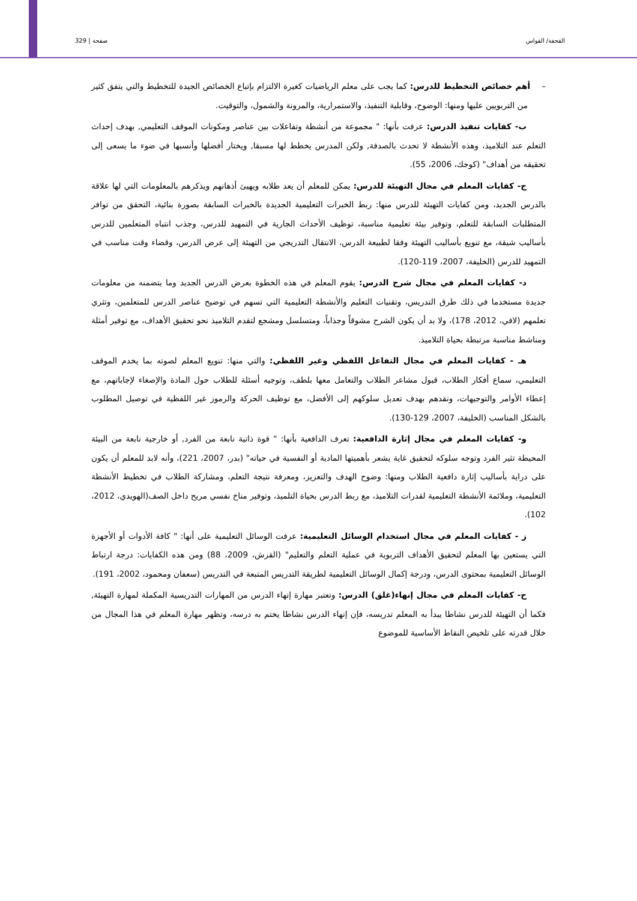القحفة/ القواس صفحة | 329
– أهم خصائص التخطيط للدرس: كما يجب على معلم الرياضيات كغيرة الالتزام بإتباع الخصائص الجيدة للتخطيط والتي يتفق كثير من التربويين عليها ومنها: الوضوح، وقابلية التنفيذ، والاستمرارية، والمرونة والشمول، والتوقيت.
ب- كفايات تنفيذ الدرس: عرفت بأنها: " مجموعة من أنشطة وتفاعلات بين عناصر ومكونات الموقف التعليمي, بهدف إحداث التعلم عند التلاميذ، وهذه الأنشطة لا تحدث بالصدفة, ولكن المدرس يخطط لها مسبقا, ويختار أفضلها وأنسبها في ضوء ما يسعى إلى تحقيقه من أهداف" (كوجك، 2006، 55).
ج- كفايات المعلم في مجال التهيئة للدرس: يمكن للمعلم أن يعد طلابه ويهيئ أذهانهم ويذكرهم بالمعلومات التي لها علاقة بالدرس الجديد، ومن كفايات التهيئة للدرس منها: ربط الخبرات التعليمية الجديدة بالخبرات السابقة بصورة بنائية، التحقق من توافر المتطلبات السابقة للتعلم، وتوفير بيئة تعليمية مناسبة، توظيف الأحداث الجارية في التمهيد للدرس، وجذب انتباه المتعلمين للدرس بأساليب شيقة، مع تنويع بأساليب التهيئة وفقا لطبيعة الدرس، الانتقال التدريجي من التهيئة إلى عرض الدرس، وقضاء وقت مناسب في التمهيد للدرس (الخليفة، 2007، 119-120).
د- كفايات المعلم في مجال شرح الدرس: يقوم المعلم في هذه الخطوة بعرض الدرس الجديد وما يتضمنه من معلومات جديدة مستخدما في ذلك طرق التدريس، وتقنيات التعليم والأنشطة التعليمية التي تسهم في توضيح عناصر الدرس للمتعلمين، وتثري تعلمهم (لافي، 2012، 178)، ولا بد أن يكون الشرح مشوقاً وجذاباً، ومتسلسل ومشجع لتقدم التلاميذ نحو تحقيق الأهداف، مع توفير أمثلة ومناشط مناسبة مرتبطة بحياة التلاميذ.
هـ - كفايات المعلم في مجال التفاعل اللفظي وغير اللفظي: والتي منها: تنويع المعلم لصوته بما يخدم الموقف التعليمي، سماع أفكار الطلاب، قبول مشاعر الطلاب والتعامل معها بلطف، وتوجيه أسئلة للطلاب حول المادة والإصغاء لإجاباتهم، مع إعطاء الأوامر والتوجيهات، ونقدهم بهدف تعديل سلوكهم إلى الأفضل، مع توظيف الحركة والرموز غير اللفظية في توصيل المطلوب بالشكل المناسب (الخليفة، 2007، 129-130).
و- كفايات المعلم في مجال إثارة الدافعية: تعرف الدافعية بأنها: " قوة ذاتية نابعة من الفرد, أو خارجية نابعة من البيئة المحيطة تثير الفرد وتوجه سلوكه لتحقيق غاية يشعر بأهميتها المادية أو النفسية في حياته" (بدر، 2007، 221)، وأنه لابد للمعلم أن يكون على دراية بأساليب إثارة دافعية الطلاب ومنها: وضوح الهدف والتعزيز، ومعرفة نتيجة التعلم، ومشاركة الطلاب في تخطيط الأنشطة التعليمية، وملائمة الأنشطة التعليمية لقدرات التلاميذ، مع ربط الدرس بحياة التلميذ، وتوفير مناخ نفسي مريح داخل الصف(الهويدي، 2012، 102).
ز - كفايات المعلم في مجال استخدام الوسائل التعليمية: عرفت الوسائل التعليمية على أنها: " كافة الأدوات أو الأجهزة التي يستعين بها المعلم لتحقيق الأهداف التربوية في عملية التعلم والتعليم" (القرش، 2009، 88) ومن هذه الكفايات: درجة ارتباط الوسائل التعليمية بمحتوى الدرس، ودرجة إكمال الوسائل التعليمية لطريقة التدريس المتبعة في التدريس (سعفان ومحمود، 2002، 191).
ح- كفايات المعلم في مجال إنهاء(غلق) الدرس: وتعتبر مهارة إنهاء الدرس من المهارات التدريسية المكملة لمهارة التهيئة, فكما أن التهيئة للدرس نشاطا يبدأ به المعلم تدريسه، فإن إنهاء الدرس نشاطا يختم به درسه، وتظهر مهارة المعلم في هذا المجال من خلال قدرته على تلخيص النقاط الأساسية للموضوع